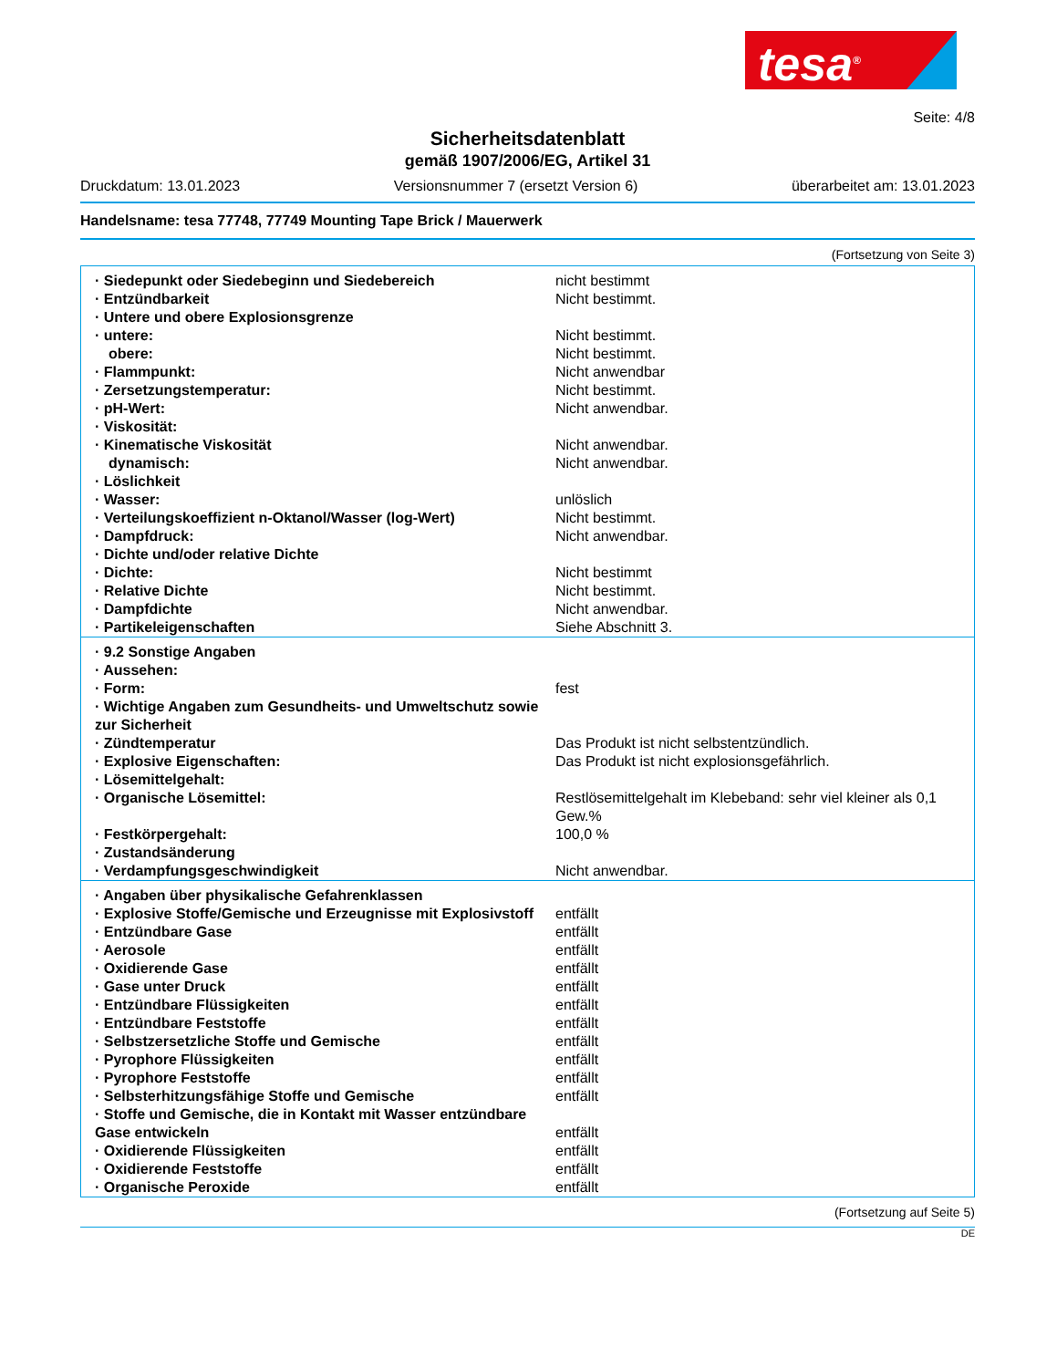tesa<sup>®</sup>
Seite: 4/8
Sicherheitsdatenblatt
gemäß 1907/2006/EG, Artikel 31
Druckdatum: 13.01.2023 Versionsnummer 7 (ersetzt Version 6) überarbeitet am: 13.01.2023
Handelsname: tesa 77748, 77749 Mounting Tape Brick / Mauerwerk
(Fortsetzung von Seite 3)
| · Siedepunkt oder Siedebeginn und Siedebereich | nicht bestimmt |
| · Entzündbarkeit | Nicht bestimmt. |
| · Untere und obere Explosionsgrenze | |
| · untere: | Nicht bestimmt. |
| obere: | Nicht bestimmt. |
| · Flammpunkt: | Nicht anwendbar |
| · Zersetzungstemperatur: | Nicht bestimmt. |
| · pH-Wert: | Nicht anwendbar. |
| · Viskosität: | |
| · Kinematische Viskosität | Nicht anwendbar. |
| dynamisch: | Nicht anwendbar. |
| · Löslichkeit | |
| · Wasser: | unlöslich |
| · Verteilungskoeffizient n-Oktanol/Wasser (log-Wert) | Nicht bestimmt. |
| · Dampfdruck: | Nicht anwendbar. |
| · Dichte und/oder relative Dichte | |
| · Dichte: | Nicht bestimmt |
| · Relative Dichte | Nicht bestimmt. |
| · Dampfdichte | Nicht anwendbar. |
| · Partikeleigenschaften | Siehe Abschnitt 3. |
| · 9.2 Sonstige Angaben | |
| · Aussehen: | |
| · Form: | fest |
| · Wichtige Angaben zum Gesundheits- und Umweltschutz sowie zur Sicherheit | |
| · Zündtemperatur | Das Produkt ist nicht selbstentzündlich. |
| · Explosive Eigenschaften: | Das Produkt ist nicht explosionsgefährlich. |
| · Lösemittelgehalt: | |
| · Organische Lösemittel: | Restlösemittelgehalt im Klebeband: sehr viel kleiner als 0,1 Gew.% |
| · Festkörpergehalt: | 100,0 % |
| · Zustandsänderung | |
| · Verdampfungsgeschwindigkeit | Nicht anwendbar. |
| · Angaben über physikalische Gefahrenklassen | |
| · Explosive Stoffe/Gemische und Erzeugnisse mit Explosivstoff | entfällt |
| · Entzündbare Gase | entfällt |
| · Aerosole | entfällt |
| · Oxidierende Gase | entfällt |
| · Gase unter Druck | entfällt |
| · Entzündbare Flüssigkeiten | entfällt |
| · Entzündbare Feststoffe | entfällt |
| · Selbstzersetzliche Stoffe und Gemische | entfällt |
| · Pyrophore Flüssigkeiten | entfällt |
| · Pyrophore Feststoffe | entfällt |
| · Selbsterhitzungsfähige Stoffe und Gemische | entfällt |
| · Stoffe und Gemische, die in Kontakt mit Wasser entzündbare Gase entwickeln | entfällt |
| · Oxidierende Flüssigkeiten | entfällt |
| · Oxidierende Feststoffe | entfällt |
| · Organische Peroxide | entfällt |
(Fortsetzung auf Seite 5)
DE